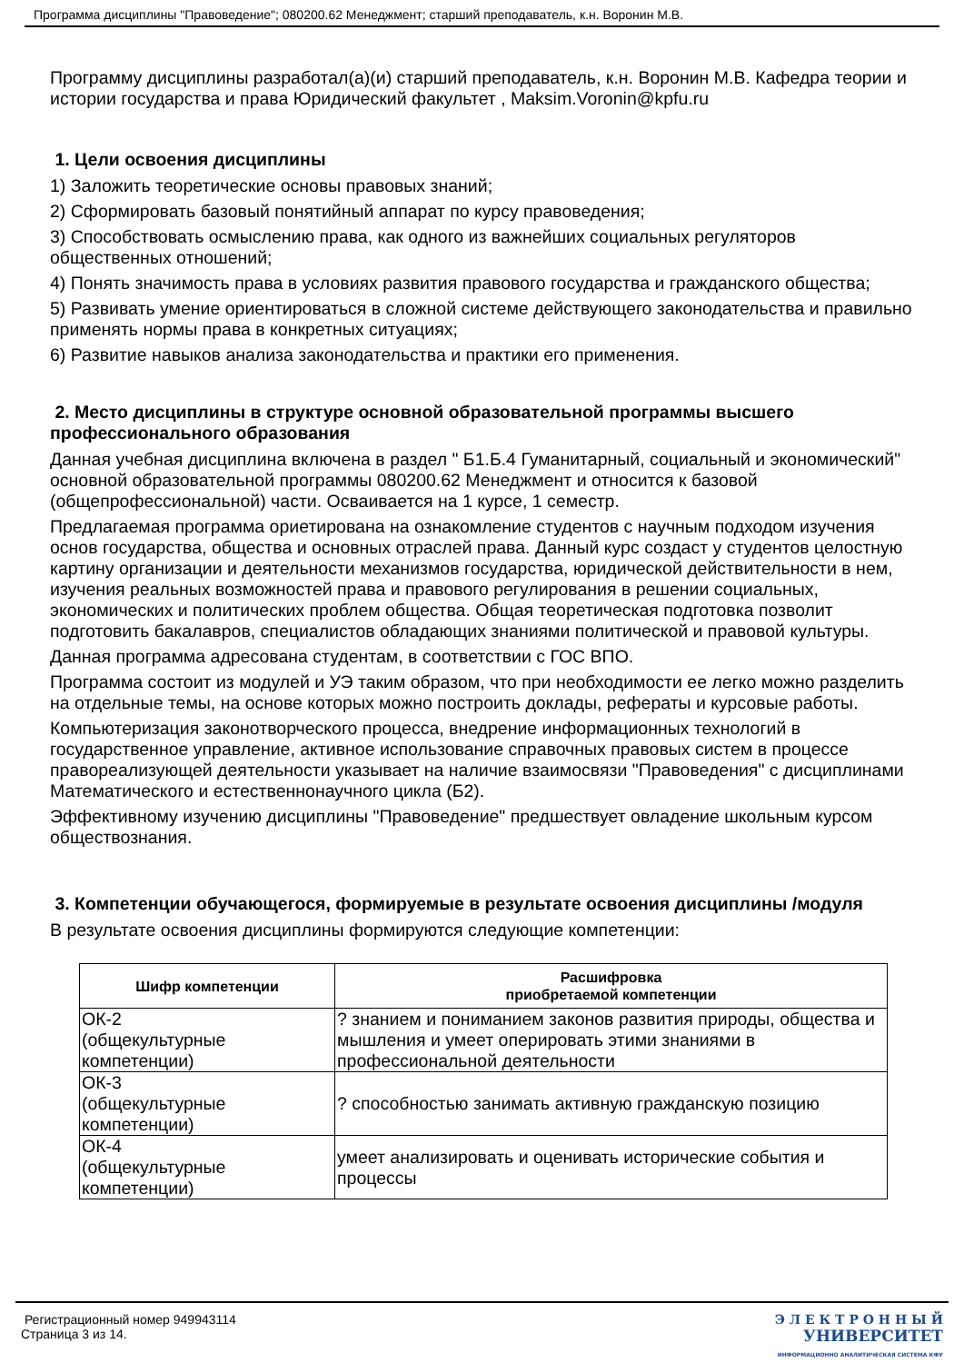Программа дисциплины "Правоведение"; 080200.62 Менеджмент; старший преподаватель, к.н. Воронин М.В.
Программу дисциплины разработал(а)(и) старший преподаватель, к.н. Воронин М.В. Кафедра теории и истории государства и права Юридический факультет , Maksim.Voronin@kpfu.ru
1. Цели освоения дисциплины
1) Заложить теоретические основы правовых знаний;
2) Сформировать базовый понятийный аппарат по курсу правоведения;
3) Способствовать осмыслению права, как одного из важнейших социальных регуляторов общественных отношений;
4) Понять значимость права в условиях развития правового государства и гражданского общества;
5) Развивать умение ориентироваться в сложной системе действующего законодательства и правильно применять нормы права в конкретных ситуациях;
6) Развитие навыков анализа законодательства и практики его применения.
2. Место дисциплины в структуре основной образовательной программы высшего профессионального образования
Данная учебная дисциплина включена в раздел " Б1.Б.4 Гуманитарный, социальный и экономический" основной образовательной программы 080200.62 Менеджмент и относится к базовой (общепрофессиональной) части. Осваивается на 1 курсе, 1 семестр.
Предлагаемая программа ориетирована на ознакомление студентов с научным подходом изучения основ государства, общества и основных отраслей права. Данный курс создаст у студентов целостную картину организации и деятельности механизмов государства, юридической действительности в нем, изучения реальных возможностей права и правового регулирования в решении социальных, экономических и политических проблем общества. Общая теоретическая подготовка позволит подготовить бакалавров, специалистов обладающих знаниями политической и правовой культуры.
Данная программа адресована студентам, в соответствии с ГОС ВПО.
Программа состоит из модулей и УЭ таким образом, что при необходимости ее легко можно разделить на отдельные темы, на основе которых можно построить доклады, рефераты и курсовые работы.
Компьютеризация законотворческого процесса, внедрение информационных технологий в государственное управление, активное использование справочных правовых систем в процессе правореализующей деятельности указывает на наличие взаимосвязи "Правоведения" с дисциплинами Математического и естественнонаучного цикла (Б2).
Эффективному изучению дисциплины "Правоведение" предшествует овладение школьным курсом обществознания.
3. Компетенции обучающегося, формируемые в результате освоения дисциплины /модуля
В результате освоения дисциплины формируются следующие компетенции:
| Шифр компетенции | Расшифровка приобретаемой компетенции |
| --- | --- |
| ОК-2 (общекультурные компетенции) | ? знанием и пониманием законов развития природы, общества и мышления и умеет оперировать этими знаниями в профессиональной деятельности |
| ОК-3 (общекультурные компетенции) | ? способностью занимать активную гражданскую позицию |
| ОК-4 (общекультурные компетенции) | умеет анализировать и оценивать исторические события и процессы |
Регистрационный номер 949943114
Страница 3 из 14.
Э Л Е К Т Р О Н Н Ы Й
УНИВЕРСИТЕТ
ИНФОРМАЦИОННО АНАЛИТИЧЕСКАЯ СИСТЕМА КФУ